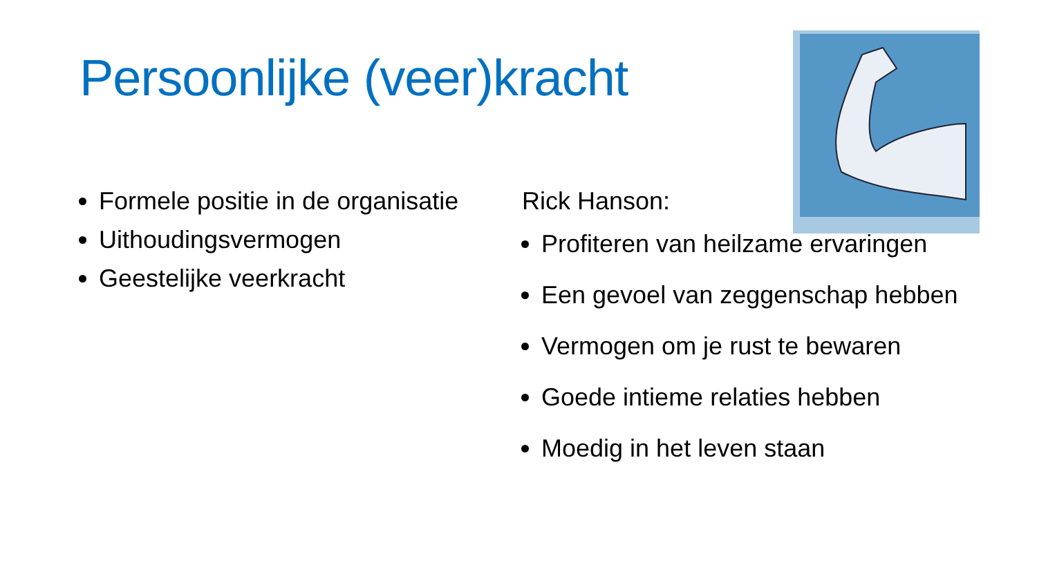Persoonlijke (veer)kracht
Formele positie in de organisatie
Uithoudingsvermogen
Geestelijke veerkracht
Rick Hanson:
Profiteren van heilzame ervaringen
Een gevoel van zeggenschap hebben
Vermogen om je rust te bewaren
Goede intieme relaties hebben
Moedig in het leven staan